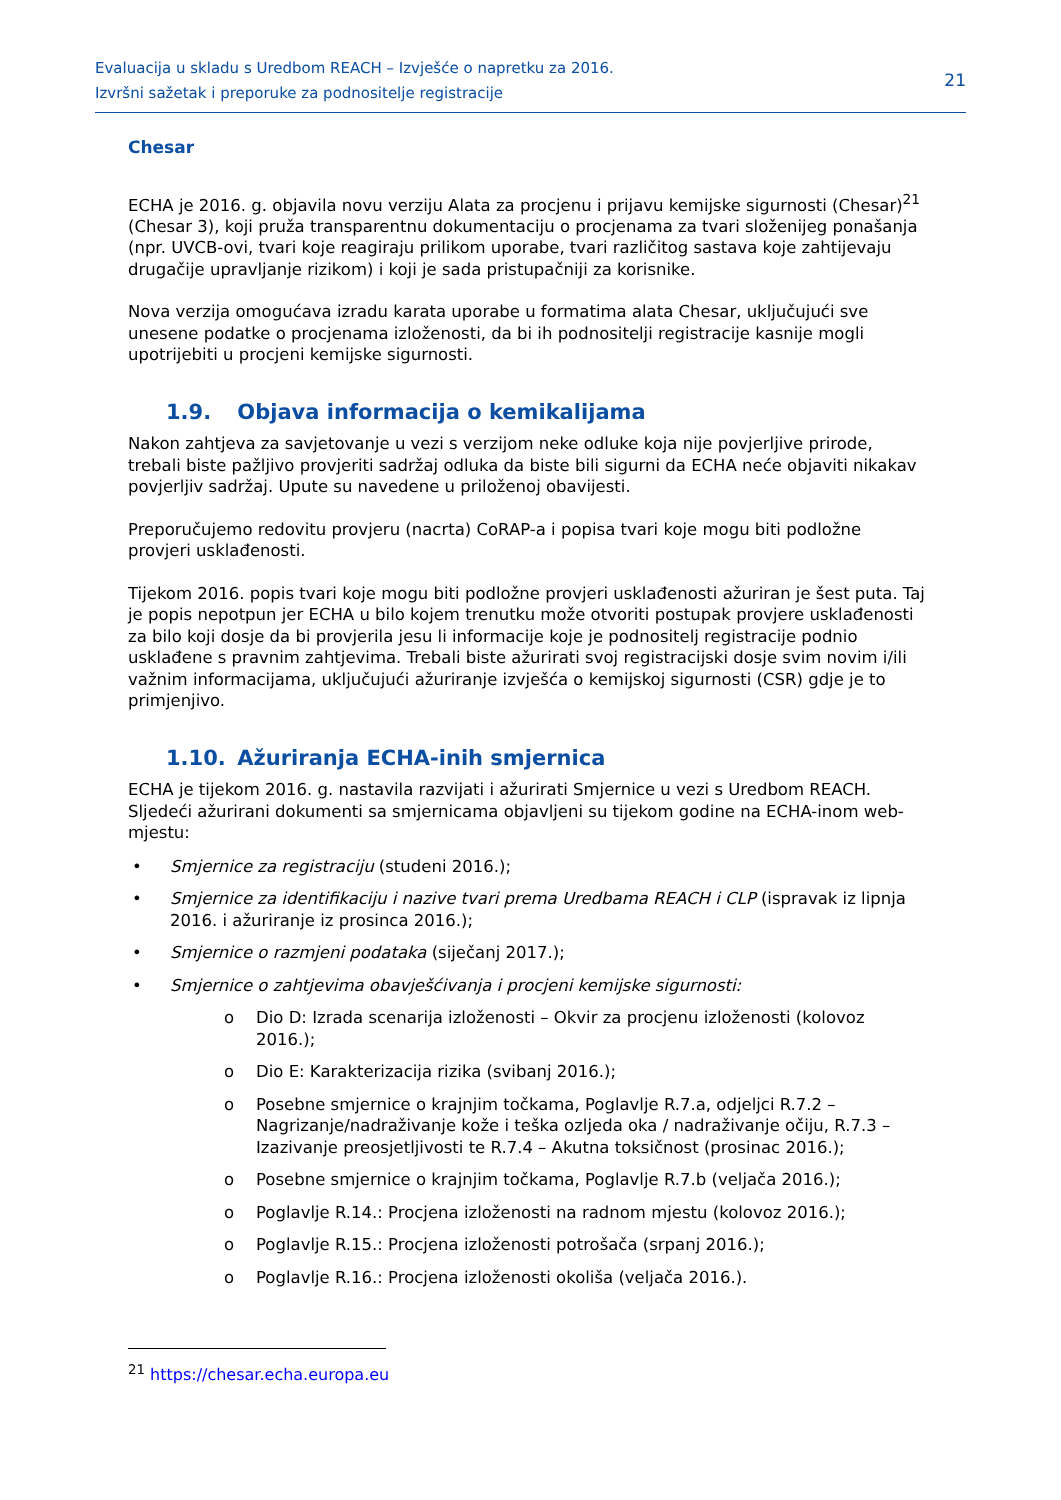Evaluacija u skladu s Uredbom REACH – Izvješće o napretku za 2016.
Izvršni sažetak i preporuke za podnositelje registracije
21
Chesar
ECHA je 2016. g. objavila novu verziju Alata za procjenu i prijavu kemijske sigurnosti (Chesar)<sup>21</sup> (Chesar 3), koji pruža transparentnu dokumentaciju o procjenama za tvari složenijeg ponašanja (npr. UVCB-ovi, tvari koje reagiraju prilikom uporabe, tvari različitog sastava koje zahtijevaju drugačije upravljanje rizikom) i koji je sada pristupačniji za korisnike.
Nova verzija omogućava izradu karata uporabe u formatima alata Chesar, uključujući sve unesene podatke o procjenama izloženosti, da bi ih podnositelji registracije kasnije mogli upotrijebiti u procjeni kemijske sigurnosti.
1.9. Objava informacija o kemikalijama
Nakon zahtjeva za savjetovanje u vezi s verzijom neke odluke koja nije povjerljive prirode, trebali biste pažljivo provjeriti sadržaj odluka da biste bili sigurni da ECHA neće objaviti nikakav povjerljiv sadržaj. Upute su navedene u priloženoj obavijesti.
Preporučujemo redovitu provjeru (nacrta) CoRAP-a i popisa tvari koje mogu biti podložne provjeri usklađenosti.
Tijekom 2016. popis tvari koje mogu biti podložne provjeri usklađenosti ažuriran je šest puta. Taj je popis nepotpun jer ECHA u bilo kojem trenutku može otvoriti postupak provjere usklađenosti za bilo koji dosje da bi provjerila jesu li informacije koje je podnositelj registracije podnio usklađene s pravnim zahtjevima. Trebali biste ažurirati svoj registracijski dosje svim novim i/ili važnim informacijama, uključujući ažuriranje izvješća o kemijskoj sigurnosti (CSR) gdje je to primjenjivo.
1.10. Ažuriranja ECHA-inih smjernica
ECHA je tijekom 2016. g. nastavila razvijati i ažurirati Smjernice u vezi s Uredbom REACH. Sljedeći ažurirani dokumenti sa smjernicama objavljeni su tijekom godine na ECHA-inom web-mjestu:
• Smjernice za registraciju (studeni 2016.);
• Smjernice za identifikaciju i nazive tvari prema Uredbama REACH i CLP (ispravak iz lipnja 2016. i ažuriranje iz prosinca 2016.);
• Smjernice o razmjeni podataka (siječanj 2017.);
• Smjernice o zahtjevima obavješćivanja i procjeni kemijske sigurnosti:
o Dio D: Izrada scenarija izloženosti – Okvir za procjenu izloženosti (kolovoz 2016.);
o Dio E: Karakterizacija rizika (svibanj 2016.);
o Posebne smjernice o krajnjim točkama, Poglavlje R.7.a, odjeljci R.7.2 – Nagrizanje/nadraživanje kože i teška ozljeda oka / nadraživanje očiju, R.7.3 – Izazivanje preosjetljivosti te R.7.4 – Akutna toksičnost (prosinac 2016.);
o Posebne smjernice o krajnjim točkama, Poglavlje R.7.b (veljača 2016.);
o Poglavlje R.14.: Procjena izloženosti na radnom mjestu (kolovoz 2016.);
o Poglavlje R.15.: Procjena izloženosti potrošača (srpanj 2016.);
o Poglavlje R.16.: Procjena izloženosti okoliša (veljača 2016.).
<sup>21</sup> https://chesar.echa.europa.eu